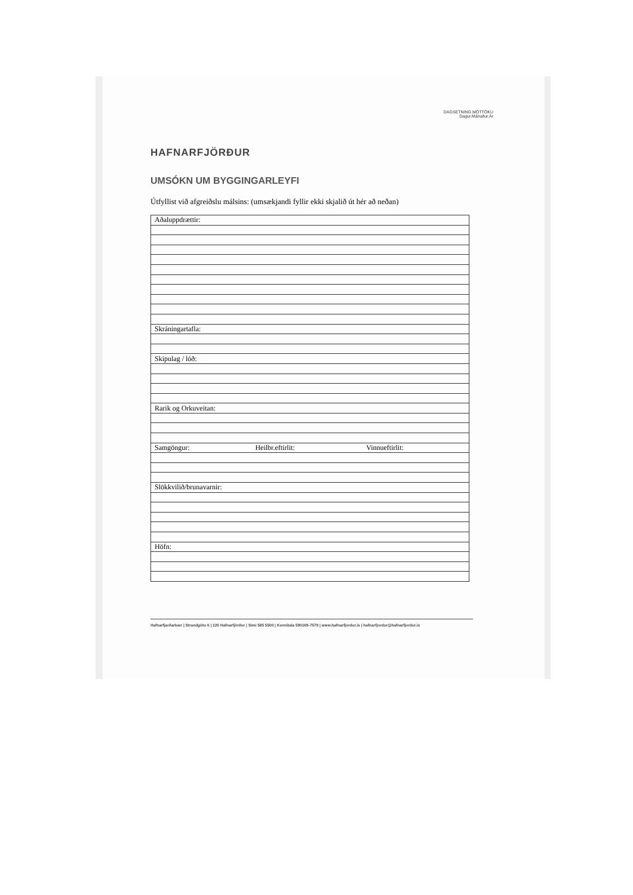HAFNARFJÖRÐUR
DAGSETNING MÓTTÖKU
Dagur.Mánuður.Ár
UMSÓKN UM BYGGINGARLEYFI
Útfyllist við afgreiðslu málsins: (umsækjandi fyllir ekki skjalið út hér að neðan)
| Aðaluppdrættir: | | |
| Skráningartafla: | | |
| Skipulag / lóð: | | |
| Rarik og Orkuveitan: | | |
| Samgöngur: | Heilbr.eftirlit: | Vinnueftirlit: |
| Slökkvilið/brunavarnir: | | |
| Höfn: | | |
Hafnarfjarðarbær | Strandgötu 6 | 220 Hafnarfjörður | Sími 585 5500 | Kennitala 590169-7579 | www.hafnarfjordur.is | hafnarfjordur@hafnarfjordur.is